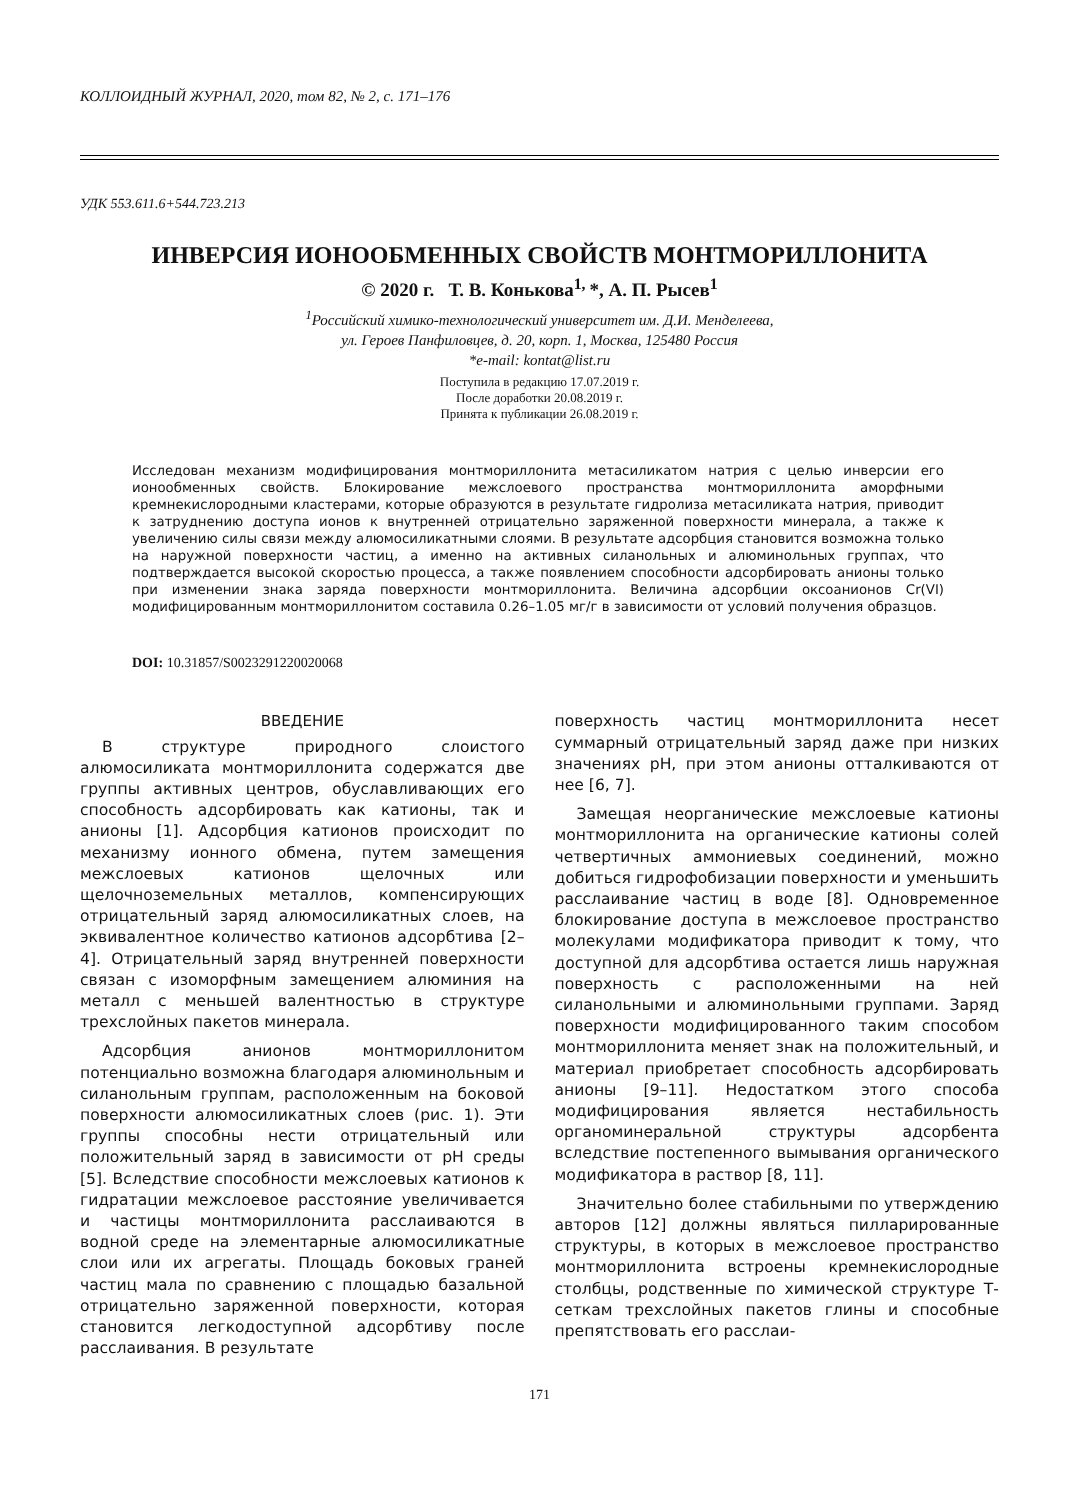КОЛЛОИДНЫЙ ЖУРНАЛ, 2020, том 82, № 2, с. 171–176
УДК 553.611.6+544.723.213
ИНВЕРСИЯ ИОНООБМЕННЫХ СВОЙСТВ МОНТМОРИЛЛОНИТА
© 2020 г. Т. В. Конькова<sup>1,</sup>*, А. П. Рысев<sup>1</sup>
<sup>1</sup> Российский химико-технологический университет им. Д.И. Менделеева,
ул. Героев Панфиловцев, д. 20, корп. 1, Москва, 125480 Россия
*e-mail: kontat@list.ru
Поступила в редакцию 17.07.2019 г.
После доработки 20.08.2019 г.
Принята к публикации 26.08.2019 г.
Исследован механизм модифицирования монтмориллонита метасиликатом натрия с целью инверсии его ионообменных свойств. Блокирование межслоевого пространства монтмориллонита аморфными кремнекислородными кластерами, которые образуются в результате гидролиза метасиликата натрия, приводит к затруднению доступа ионов к внутренней отрицательно заряженной поверхности минерала, а также к увеличению силы связи между алюмосиликатными слоями. В результате адсорбция становится возможна только на наружной поверхности частиц, а именно на активных силанольных и алюминольных группах, что подтверждается высокой скоростью процесса, а также появлением способности адсорбировать анионы только при изменении знака заряда поверхности монтмориллонита. Величина адсорбции оксоанионов Cr(VI) модифицированным монтмориллонитом составила 0.26–1.05 мг/г в зависимости от условий получения образцов.
DOI: 10.31857/S0023291220020068
ВВЕДЕНИЕ
В структуре природного слоистого алюмосиликата монтмориллонита содержатся две группы активных центров, обуславливающих его способность адсорбировать как катионы, так и анионы [1]. Адсорбция катионов происходит по механизму ионного обмена, путем замещения межслоевых катионов щелочных или щелочноземельных металлов, компенсирующих отрицательный заряд алюмосиликатных слоев, на эквивалентное количество катионов адсорбтива [2–4]. Отрицательный заряд внутренней поверхности связан с изоморфным замещением алюминия на металл с меньшей валентностью в структуре трехслойных пакетов минерала.
Адсорбция анионов монтмориллонитом потенциально возможна благодаря алюминольным и силанольным группам, расположенным на боковой поверхности алюмосиликатных слоев (рис. 1). Эти группы способны нести отрицательный или положительный заряд в зависимости от pH среды [5]. Вследствие способности межслоевых катионов к гидратации межслоевое расстояние увеличивается и частицы монтмориллонита расслаиваются в водной среде на элементарные алюмосиликатные слои или их агрегаты. Площадь боковых граней частиц мала по сравнению с площадью базальной отрицательно заряженной поверхности, которая становится легкодоступной адсорбтиву после расслаивания. В результате
поверхность частиц монтмориллонита несет суммарный отрицательный заряд даже при низких значениях pH, при этом анионы отталкиваются от нее [6, 7].
Замещая неорганические межслоевые катионы монтмориллонита на органические катионы солей четвертичных аммониевых соединений, можно добиться гидрофобизации поверхности и уменьшить расслаивание частиц в воде [8]. Одновременное блокирование доступа в межслоевое пространство молекулами модификатора приводит к тому, что доступной для адсорбтива остается лишь наружная поверхность с расположенными на ней силанольными и алюминольными группами. Заряд поверхности модифицированного таким способом монтмориллонита меняет знак на положительный, и материал приобретает способность адсорбировать анионы [9–11]. Недостатком этого способа модифицирования является нестабильность органоминеральной структуры адсорбента вследствие постепенного вымывания органического модификатора в раствор [8, 11].
Значительно более стабильными по утверждению авторов [12] должны являться пиллариро­ванные структуры, в которых в межслоевое пространство монтмориллонита встроены кремнекислородные столбцы, родственные по химической структуре Т-сеткам трехслойных пакетов глины и способные препятствовать его расслаи-
171